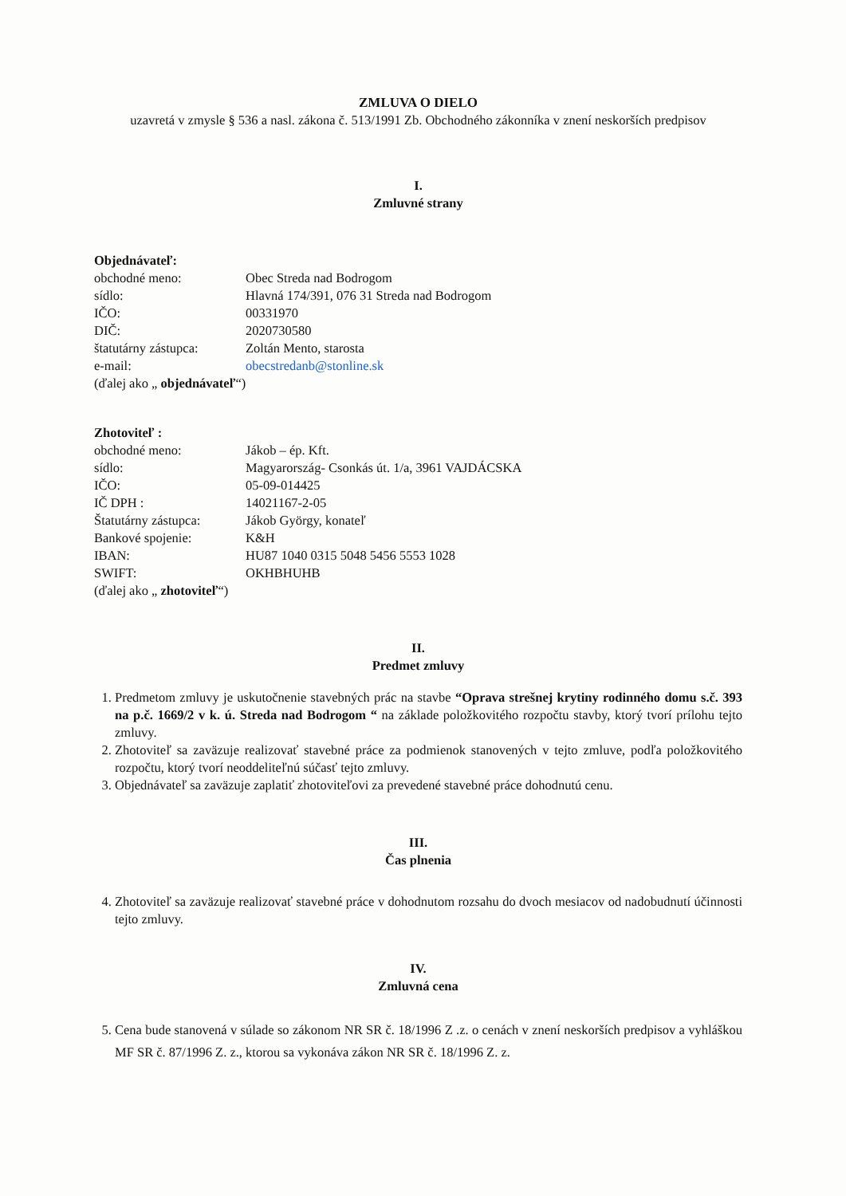ZMLUVA O DIELO
uzavretá v zmysle § 536 a nasl. zákona č. 513/1991 Zb. Obchodného zákonníka v znení neskorších predpisov
I.
Zmluvné strany
Objednávateľ:
| obchodné meno: | Obec Streda nad Bodrogom |
| sídlo: | Hlavná 174/391, 076 31 Streda nad Bodrogom |
| IČO: | 00331970 |
| DIČ: | 2020730580 |
| štatutárny zástupca: | Zoltán Mento, starosta |
| e-mail: | obecstredanb@stonline.sk |
(ďalej ako „ objednávateľ“)
Zhotoviteľ :
| obchodné meno: | Jákob – ép. Kft. |
| sídlo: | Magyarország- Csonkás út. 1/a, 3961 VAJDÁCSKA |
| IČO: | 05-09-014425 |
| IČ DPH : | 14021167-2-05 |
| Štatutárny zástupca: | Jákob György, konateľ |
| Bankové spojenie: | K&H |
| IBAN: | HU87 1040 0315 5048 5456 5553 1028 |
| SWIFT: | OKHBHUHB |
(ďalej ako „ zhotoviteľ“)
II.
Predmet zmluvy
1. Predmetom zmluvy je uskutočnenie stavebných prác na stavbe “Oprava strešnej krytiny rodinného domu s.č. 393 na p.č. 1669/2 v k. ú. Streda nad Bodrogom “ na základe položkovitého rozpočtu stavby, ktorý tvorí prílohu tejto zmluvy.
2. Zhotoviteľ sa zaväzuje realizovať stavebné práce za podmienok stanovených v tejto zmluve, podľa položkovitého rozpočtu, ktorý tvorí neoddeliteľnú súčasť tejto zmluvy.
3. Objednávateľ sa zaväzuje zaplatiť zhotoviteľovi za prevedené stavebné práce dohodnutú cenu.
III.
Čas plnenia
4. Zhotoviteľ sa zaväzuje realizovať stavebné práce v dohodnutom rozsahu do dvoch mesiacov od nadobudnutí účinnosti tejto zmluvy.
IV.
Zmluvná cena
5. Cena bude stanovená v súlade so zákonom NR SR č. 18/1996 Z .z. o cenách v znení neskorších predpisov a vyhláškou MF SR č. 87/1996 Z. z., ktorou sa vykonáva zákon NR SR č. 18/1996 Z. z.